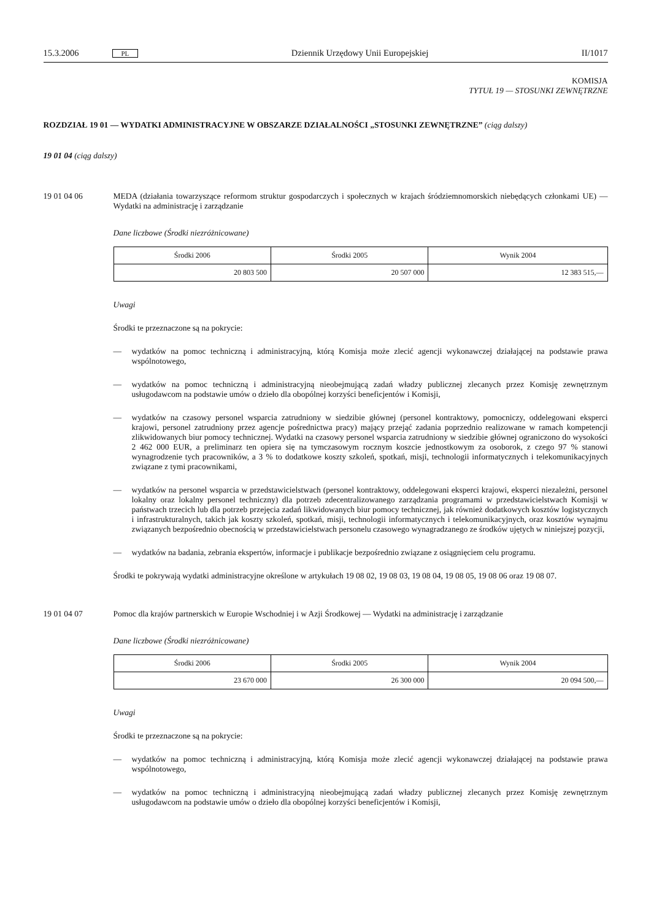15.3.2006 PL Dziennik Urzędowy Unii Europejskiej II/1017
KOMISJA
TYTUŁ 19 — STOSUNKI ZEWNĘTRZNE
ROZDZIAŁ 19 01 — WYDATKI ADMINISTRACYJNE W OBSZARZE DZIAŁALNOŚCI „STOSUNKI ZEWNĘTRZNE” (ciąg dalszy)
19 01 04 (ciąg dalszy)
19 01 04 06 MEDA (działania towarzyszące reformom struktur gospodarczych i społecznych w krajach śródziemnomorskich niebędących członkami UE) — Wydatki na administrację i zarządzanie
Dane liczbowe (Środki niezróżnicowane)
| Środki 2006 | Środki 2005 | Wynik 2004 |
| --- | --- | --- |
| 20 803 500 | 20 507 000 | 12 383 515,— |
Uwagi
Środki te przeznaczone są na pokrycie:
— wydatków na pomoc techniczną i administracyjną, którą Komisja może zlecić agencji wykonawczej działającej na podstawie prawa wspólnotowego,
— wydatków na pomoc techniczną i administracyjną nieobejmującą zadań władzy publicznej zlecanych przez Komisję zewnętrznym usługodawcom na podstawie umów o dzieło dla obopólnej korzyści beneficjentów i Komisji,
— wydatków na czasowy personel wsparcia zatrudniony w siedzibie głównej (personel kontraktowy, pomocniczy, oddelegowani eksperci krajowi, personel zatrudniony przez agencje pośrednictwa pracy) mający przejąć zadania poprzednio realizowane w ramach kompetencji zlikwidowanych biur pomocy technicznej. Wydatki na czasowy personel wsparcia zatrudniony w siedzibie głównej ograniczono do wysokości 2 462 000 EUR, a preliminarz ten opiera się na tymczasowym rocznym koszcie jednostkowym za osoborok, z czego 97 % stanowi wynagrodzenie tych pracowników, a 3 % to dodatkowe koszty szkoleń, spotkań, misji, technologii informatycznych i telekomunikacyjnych związane z tymi pracownikami,
— wydatków na personel wsparcia w przedstawicielstwach (personel kontraktowy, oddelegowani eksperci krajowi, eksperci niezależni, personel lokalny oraz lokalny personel techniczny) dla potrzeb zdecentralizowanego zarządzania programami w przedstawicielstwach Komisji w państwach trzecich lub dla potrzeb przejęcia zadań likwidowanych biur pomocy technicznej, jak również dodatkowych kosztów logistycznych i infrastrukturalnych, takich jak koszty szkoleń, spotkań, misji, technologii informatycznych i telekomunikacyjnych, oraz kosztów wynajmu związanych bezpośrednio obecnością w przedstawicielstwach personelu czasowego wynagradzanego ze środków ujętych w niniejszej pozycji,
— wydatków na badania, zebrania ekspertów, informacje i publikacje bezpośrednio związane z osiągnięciem celu programu.
Środki te pokrywają wydatki administracyjne określone w artykułach 19 08 02, 19 08 03, 19 08 04, 19 08 05, 19 08 06 oraz 19 08 07.
19 01 04 07 Pomoc dla krajów partnerskich w Europie Wschodniej i w Azji Środkowej — Wydatki na administrację i zarządzanie
Dane liczbowe (Środki niezróżnicowane)
| Środki 2006 | Środki 2005 | Wynik 2004 |
| --- | --- | --- |
| 23 670 000 | 26 300 000 | 20 094 500,— |
Uwagi
Środki te przeznaczone są na pokrycie:
— wydatków na pomoc techniczną i administracyjną, którą Komisja może zlecić agencji wykonawczej działającej na podstawie prawa wspólnotowego,
— wydatków na pomoc techniczną i administracyjną nieobejmującą zadań władzy publicznej zlecanych przez Komisję zewnętrznym usługodawcom na podstawie umów o dzieło dla obopólnej korzyści beneficjentów i Komisji,